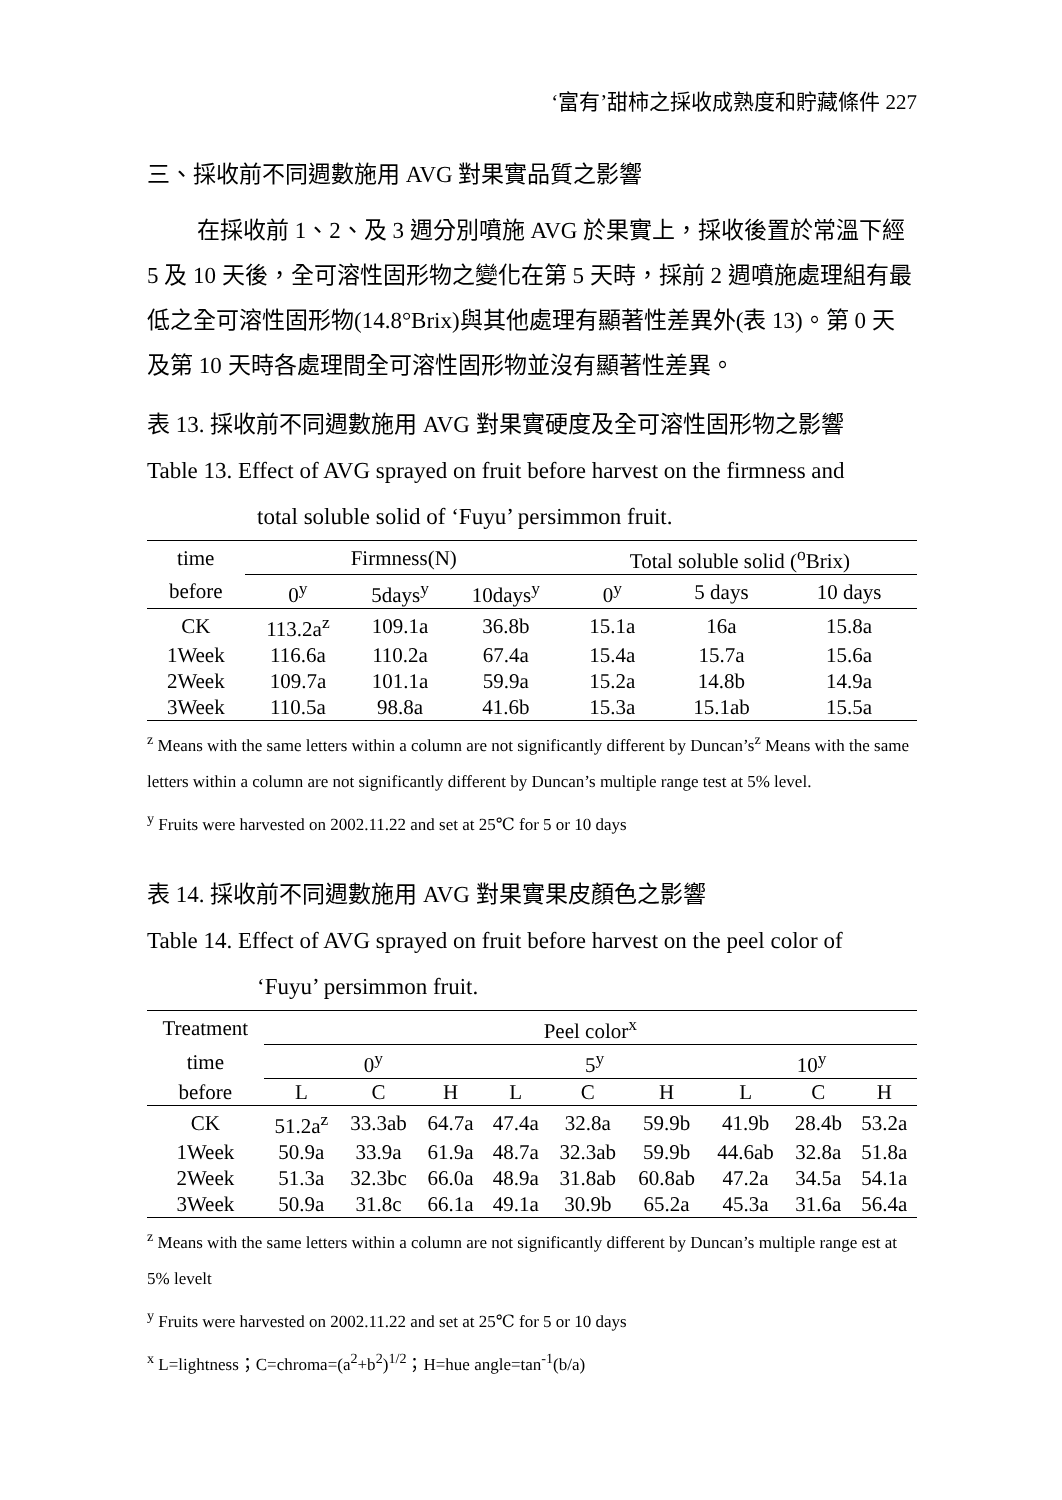‘富有’甜柿之採收成熟度和貯藏條件 227
三、採收前不同週數施用 AVG 對果實品質之影響
在採收前 1、2、及 3 週分別噴施 AVG 於果實上，採收後置於常溫下經 5 及 10 天後，全可溶性固形物之變化在第 5 天時，採前 2 週噴施處理組有最低之全可溶性固形物(14.8°Brix)與其他處理有顯著性差異外(表 13)。第 0 天及第 10 天時各處理間全可溶性固形物並沒有顯著性差異。
表 13. 採收前不同週數施用 AVG 對果實硬度及全可溶性固形物之影響
Table 13. Effect of AVG sprayed on fruit before harvest on the firmness and
total soluble solid of ‘Fuyu’ persimmon fruit.
| time | Firmness(N) | | | Total soluble solid (<sup>o</sup>Brix) | | |
| --- | --- | --- | --- | --- | --- | --- |
| before | 0<sup>y</sup> | 5days<sup>y</sup> | 10days<sup>y</sup> | 0<sup>y</sup> | 5 days | 10 days |
| CK | 113.2a<sup>z</sup> | 109.1a | 36.8b | 15.1a | 16a | 15.8a |
| 1Week | 116.6a | 110.2a | 67.4a | 15.4a | 15.7a | 15.6a |
| 2Week | 109.7a | 101.1a | 59.9a | 15.2a | 14.8b | 14.9a |
| 3Week | 110.5a | 98.8a | 41.6b | 15.3a | 15.1ab | 15.5a |
<sup>z</sup> Means with the same letters within a column are not significantly different by Duncan’s<sup>z</sup> Means with the same letters within a column are not significantly different by Duncan’s multiple range test at 5% level.
<sup>y</sup> Fruits were harvested on 2002.11.22 and set at 25℃ for 5 or 10 days
表 14. 採收前不同週數施用 AVG 對果實果皮顏色之影響
Table 14. Effect of AVG sprayed on fruit before harvest on the peel color of
‘Fuyu’ persimmon fruit.
| Treatment | Peel color<sup>x</sup> | | | | | | | | |
| --- | --- | --- | --- | --- | --- | --- | --- | --- | --- |
| time | 0<sup>y</sup> | | | 5<sup>y</sup> | | | 10<sup>y</sup> | | |
| before | L | C | H | L | C | H | L | C | H |
| CK | 51.2a<sup>z</sup> | 33.3ab | 64.7a | 47.4a | 32.8a | 59.9b | 41.9b | 28.4b | 53.2a |
| 1Week | 50.9a | 33.9a | 61.9a | 48.7a | 32.3ab | 59.9b | 44.6ab | 32.8a | 51.8a |
| 2Week | 51.3a | 32.3bc | 66.0a | 48.9a | 31.8ab | 60.8ab | 47.2a | 34.5a | 54.1a |
| 3Week | 50.9a | 31.8c | 66.1a | 49.1a | 30.9b | 65.2a | 45.3a | 31.6a | 56.4a |
<sup>z</sup> Means with the same letters within a column are not significantly different by Duncan’s multiple range est at 5% levelt
<sup>y</sup> Fruits were harvested on 2002.11.22 and set at 25℃ for 5 or 10 days
<sup>x</sup> L=lightness；C=chroma=(a<sup>2</sup>+b<sup>2</sup>)<sup>1/2</sup>；H=hue angle=tan<sup>-1</sup>(b/a)